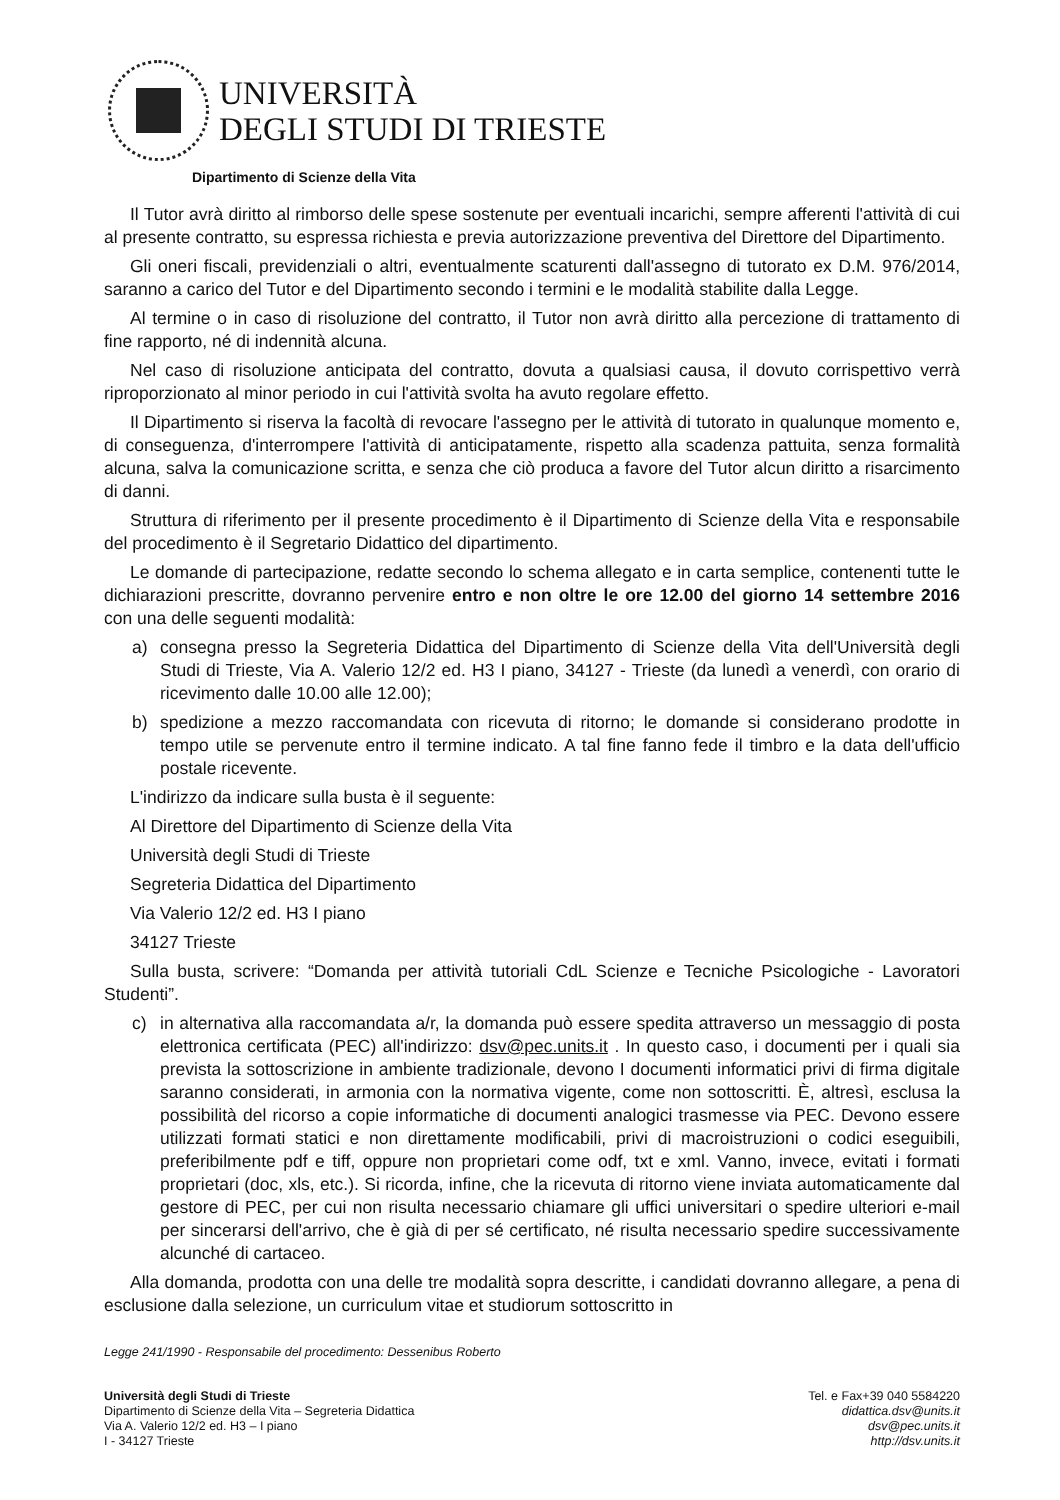UNIVERSITÀ
DEGLI STUDI DI TRIESTE
Dipartimento di Scienze della Vita
Il Tutor avrà diritto al rimborso delle spese sostenute per eventuali incarichi, sempre afferenti l'attività di cui al presente contratto, su espressa richiesta e previa autorizzazione preventiva del Direttore del Dipartimento.
Gli oneri fiscali, previdenziali o altri, eventualmente scaturenti dall'assegno di tutorato ex D.M. 976/2014, saranno a carico del Tutor e del Dipartimento secondo i termini e le modalità stabilite dalla Legge.
Al termine o in caso di risoluzione del contratto, il Tutor non avrà diritto alla percezione di trattamento di fine rapporto, né di indennità alcuna.
Nel caso di risoluzione anticipata del contratto, dovuta a qualsiasi causa, il dovuto corrispettivo verrà riproporzionato al minor periodo in cui l'attività svolta ha avuto regolare effetto.
Il Dipartimento si riserva la facoltà di revocare l'assegno per le attività di tutorato in qualunque momento e, di conseguenza, d'interrompere l'attività di anticipatamente, rispetto alla scadenza pattuita, senza formalità alcuna, salva la comunicazione scritta, e senza che ciò produca a favore del Tutor alcun diritto a risarcimento di danni.
Struttura di riferimento per il presente procedimento è il Dipartimento di Scienze della Vita e responsabile del procedimento è il Segretario Didattico del dipartimento.
Le domande di partecipazione, redatte secondo lo schema allegato e in carta semplice, contenenti tutte le dichiarazioni prescritte, dovranno pervenire entro e non oltre le ore 12.00 del giorno 14 settembre 2016 con una delle seguenti modalità:
a) consegna presso la Segreteria Didattica del Dipartimento di Scienze della Vita dell'Università degli Studi di Trieste, Via A. Valerio 12/2 ed. H3 I piano, 34127 - Trieste (da lunedì a venerdì, con orario di ricevimento dalle 10.00 alle 12.00);
b) spedizione a mezzo raccomandata con ricevuta di ritorno; le domande si considerano prodotte in tempo utile se pervenute entro il termine indicato. A tal fine fanno fede il timbro e la data dell'ufficio postale ricevente.
L'indirizzo da indicare sulla busta è il seguente:
Al Direttore del Dipartimento di Scienze della Vita
Università degli Studi di Trieste
Segreteria Didattica del Dipartimento
Via Valerio 12/2 ed. H3 I piano
34127 Trieste
Sulla busta, scrivere: “Domanda per attività tutoriali CdL Scienze e Tecniche Psicologiche - Lavoratori Studenti”.
c) in alternativa alla raccomandata a/r, la domanda può essere spedita attraverso un messaggio di posta elettronica certificata (PEC) all'indirizzo: dsv@pec.units.it . In questo caso, i documenti per i quali sia prevista la sottoscrizione in ambiente tradizionale, devono I documenti informatici privi di firma digitale saranno considerati, in armonia con la normativa vigente, come non sottoscritti. È, altresì, esclusa la possibilità del ricorso a copie informatiche di documenti analogici trasmesse via PEC. Devono essere utilizzati formati statici e non direttamente modificabili, privi di macroistruzioni o codici eseguibili, preferibilmente pdf e tiff, oppure non proprietari come odf, txt e xml. Vanno, invece, evitati i formati proprietari (doc, xls, etc.). Si ricorda, infine, che la ricevuta di ritorno viene inviata automaticamente dal gestore di PEC, per cui non risulta necessario chiamare gli uffici universitari o spedire ulteriori e-mail per sincerarsi dell'arrivo, che è già di per sé certificato, né risulta necessario spedire successivamente alcunché di cartaceo.
Alla domanda, prodotta con una delle tre modalità sopra descritte, i candidati dovranno allegare, a pena di esclusione dalla selezione, un curriculum vitae et studiorum sottoscritto in
Legge 241/1990 - Responsabile del procedimento: Dessenibus Roberto
Università degli Studi di Trieste
Dipartimento di Scienze della Vita – Segreteria Didattica
Via A. Valerio 12/2 ed. H3 – I piano
I - 34127 Trieste
Tel. e Fax+39 040 5584220
didattica.dsv@units.it
dsv@pec.units.it
http://dsv.units.it